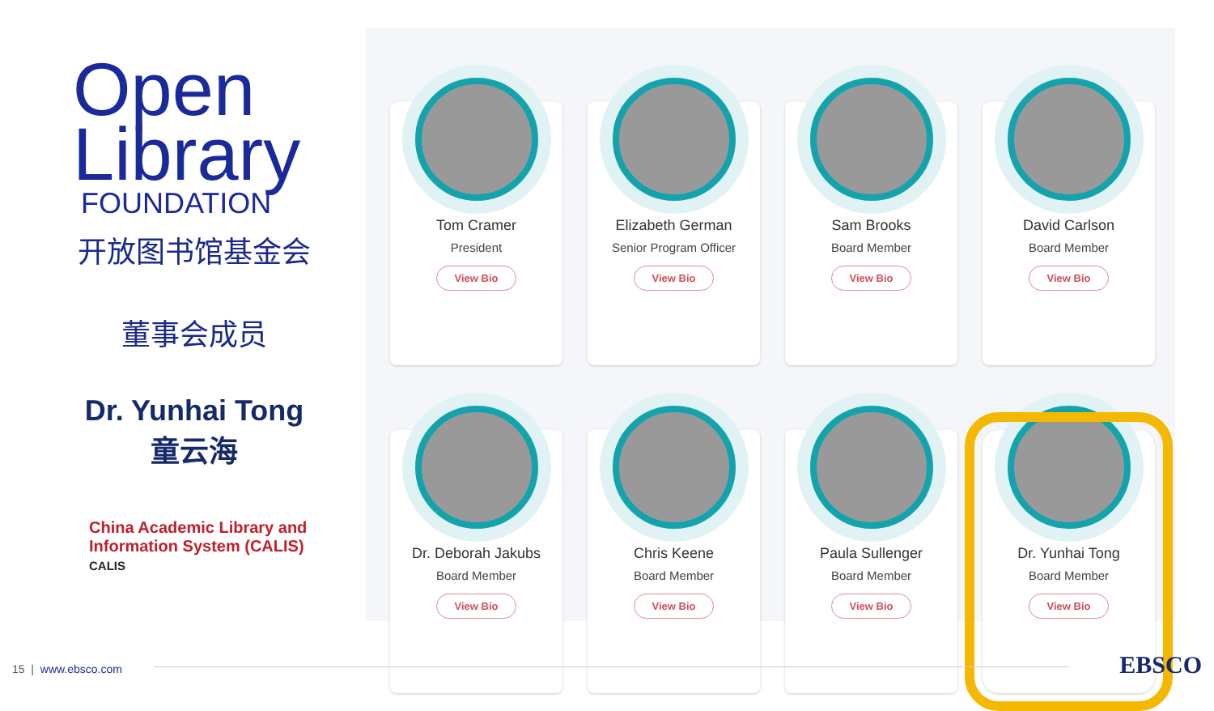Open
Library
FOUNDATION
开放图书馆基金会
董事会成员
Dr. Yunhai Tong
童云海
China Academic Library and
Information System (CALIS)
CALIS
Tom Cramer
President
View Bio
Elizabeth German
Senior Program Officer
View Bio
Sam Brooks
Board Member
View Bio
David Carlson
Board Member
View Bio
Dr. Deborah Jakubs
Board Member
View Bio
Chris Keene
Board Member
View Bio
Paula Sullenger
Board Member
View Bio
Dr. Yunhai Tong
Board Member
View Bio
15 | www.ebsco.com EBSCO